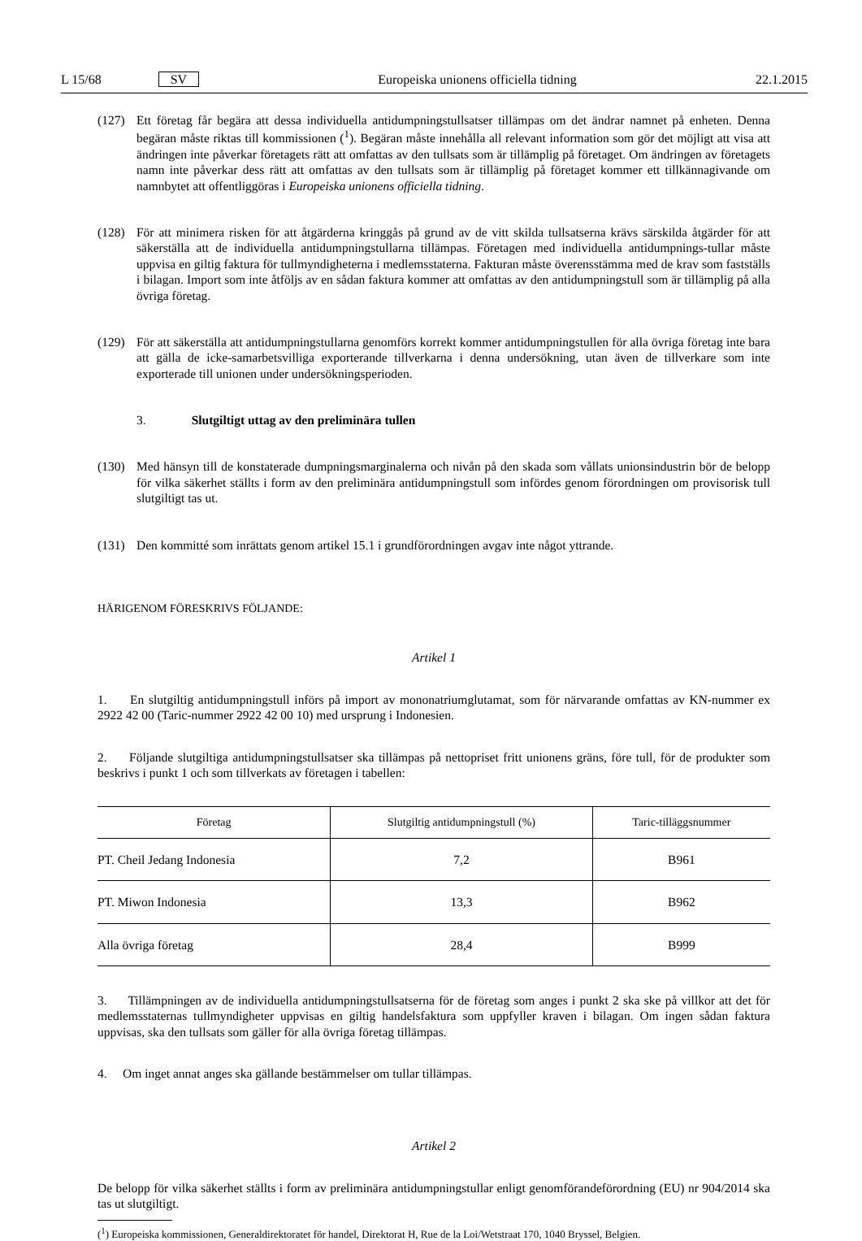L 15/68 SV Europeiska unionens officiella tidning 22.1.2015
(127) Ett företag får begära att dessa individuella antidumpningstullsatser tillämpas om det ändrar namnet på enheten. Denna begäran måste riktas till kommissionen (<sup>1</sup>). Begäran måste innehålla all relevant information som gör det möjligt att visa att ändringen inte påverkar företagets rätt att omfattas av den tullsats som är tillämplig på företaget. Om ändringen av företagets namn inte påverkar dess rätt att omfattas av den tullsats som är tillämplig på företaget kommer ett tillkännagivande om namnbytet att offentliggöras i Europeiska unionens officiella tidning.
(128) För att minimera risken för att åtgärderna kringgås på grund av de vitt skilda tullsatserna krävs särskilda åtgärder för att säkerställa att de individuella antidumpningstullarna tillämpas. Företagen med individuella antidumpnings-tullar måste uppvisa en giltig faktura för tullmyndigheterna i medlemsstaterna. Fakturan måste överensstämma med de krav som fastställs i bilagan. Import som inte åtföljs av en sådan faktura kommer att omfattas av den antidumpningstull som är tillämplig på alla övriga företag.
(129) För att säkerställa att antidumpningstullarna genomförs korrekt kommer antidumpningstullen för alla övriga företag inte bara att gälla de icke-samarbetsvilliga exporterande tillverkarna i denna undersökning, utan även de tillverkare som inte exporterade till unionen under undersökningsperioden.
3. Slutgiltigt uttag av den preliminära tullen
(130) Med hänsyn till de konstaterade dumpningsmarginalerna och nivån på den skada som vållats unionsindustrin bör de belopp för vilka säkerhet ställts i form av den preliminära antidumpningstull som infördes genom förordningen om provisorisk tull slutgiltigt tas ut.
(131) Den kommitté som inrättats genom artikel 15.1 i grundförordningen avgav inte något yttrande.
HÄRIGENOM FÖRESKRIVS FÖLJANDE:
Artikel 1
1. En slutgiltig antidumpningstull införs på import av mononatriumglutamat, som för närvarande omfattas av KN-nummer ex 2922 42 00 (Taric-nummer 2922 42 00 10) med ursprung i Indonesien.
2. Följande slutgiltiga antidumpningstullsatser ska tillämpas på nettopriset fritt unionens gräns, före tull, för de produkter som beskrivs i punkt 1 och som tillverkats av företagen i tabellen:
| Företag | Slutgiltig antidumpningstull (%) | Taric-tilläggsnummer |
| --- | --- | --- |
| PT. Cheil Jedang Indonesia | 7,2 | B961 |
| PT. Miwon Indonesia | 13,3 | B962 |
| Alla övriga företag | 28,4 | B999 |
3. Tillämpningen av de individuella antidumpningstullsatserna för de företag som anges i punkt 2 ska ske på villkor att det för medlemsstaternas tullmyndigheter uppvisas en giltig handelsfaktura som uppfyller kraven i bilagan. Om ingen sådan faktura uppvisas, ska den tullsats som gäller för alla övriga företag tillämpas.
4. Om inget annat anges ska gällande bestämmelser om tullar tillämpas.
Artikel 2
De belopp för vilka säkerhet ställts i form av preliminära antidumpningstullar enligt genomförandeförordning (EU) nr 904/2014 ska tas ut slutgiltigt.
(<sup>1</sup>) Europeiska kommissionen, Generaldirektoratet för handel, Direktorat H, Rue de la Loi/Wetstraat 170, 1040 Bryssel, Belgien.